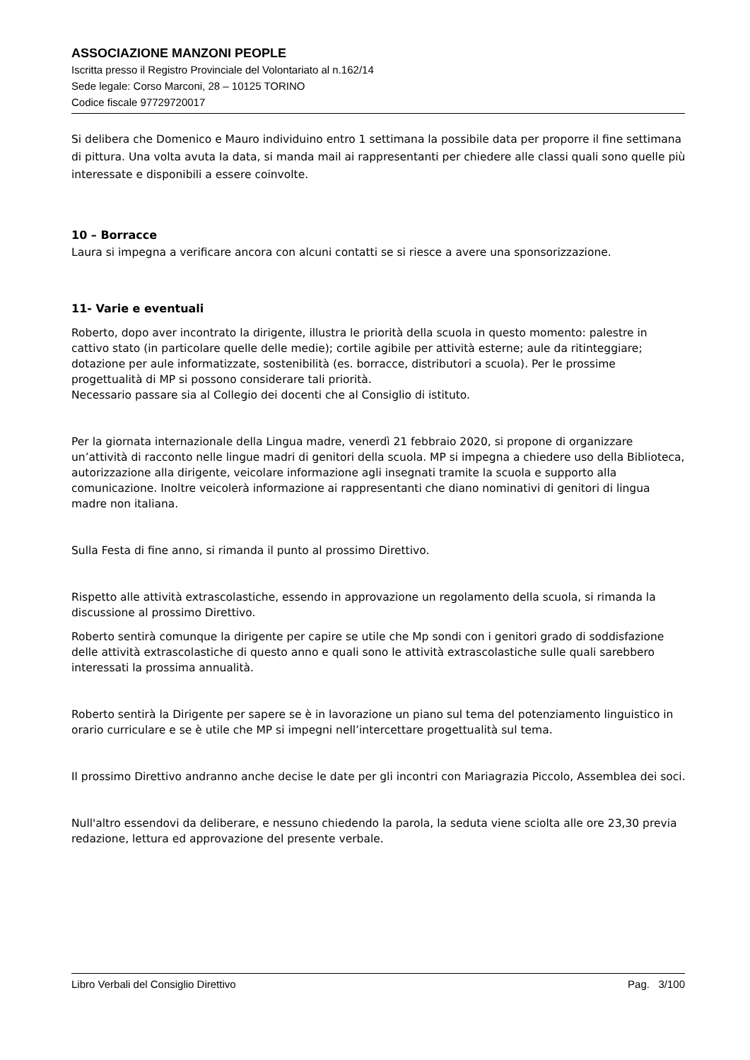ASSOCIAZIONE MANZONI PEOPLE
Iscritta presso il Registro Provinciale del Volontariato al n.162/14
Sede legale: Corso Marconi, 28 – 10125 TORINO
Codice fiscale 97729720017
Si delibera che Domenico e Mauro individuino entro 1 settimana la possibile data per proporre il fine settimana di pittura. Una volta avuta la data, si manda mail ai rappresentanti per chiedere alle classi quali sono quelle più interessate e disponibili a essere coinvolte.
10 – Borracce
Laura si impegna a verificare ancora con alcuni contatti se si riesce a avere una sponsorizzazione.
11- Varie e eventuali
Roberto, dopo aver incontrato la dirigente, illustra le priorità della scuola in questo momento: palestre in cattivo stato (in particolare quelle delle medie); cortile agibile per attività esterne; aule da ritinteggiare; dotazione per aule informatizzate, sostenibilità (es. borracce, distributori a scuola). Per le prossime progettualità di MP si possono considerare tali priorità.
Necessario passare sia al Collegio dei docenti che al Consiglio di istituto.
Per la giornata internazionale della Lingua madre, venerdì 21 febbraio 2020, si propone di organizzare un’attività di racconto nelle lingue madri di genitori della scuola. MP si impegna a chiedere uso della Biblioteca, autorizzazione alla dirigente, veicolare informazione agli insegnati tramite la scuola e supporto alla comunicazione. Inoltre veicolerà informazione ai rappresentanti che diano nominativi di genitori di lingua madre non italiana.
Sulla Festa di fine anno, si rimanda il punto al prossimo Direttivo.
Rispetto alle attività extrascolastiche, essendo in approvazione un regolamento della scuola, si rimanda la discussione al prossimo Direttivo.
Roberto sentirà comunque la dirigente per capire se utile che Mp sondi con i genitori grado di soddisfazione delle attività extrascolastiche di questo anno e quali sono le attività extrascolastiche sulle quali sarebbero interessati la prossima annualità.
Roberto sentirà la Dirigente per sapere se è in lavorazione un piano sul tema del potenziamento linguistico in orario curriculare e se è utile che MP si impegni nell’intercettare progettualità sul tema.
Il prossimo Direttivo andranno anche decise le date per gli incontri con Mariagrazia Piccolo, Assemblea dei soci.
Null'altro essendovi da deliberare, e nessuno chiedendo la parola, la seduta viene sciolta alle ore 23,30 previa redazione, lettura ed approvazione del presente verbale.
Libro Verbali del Consiglio Direttivo Pag. 3/100